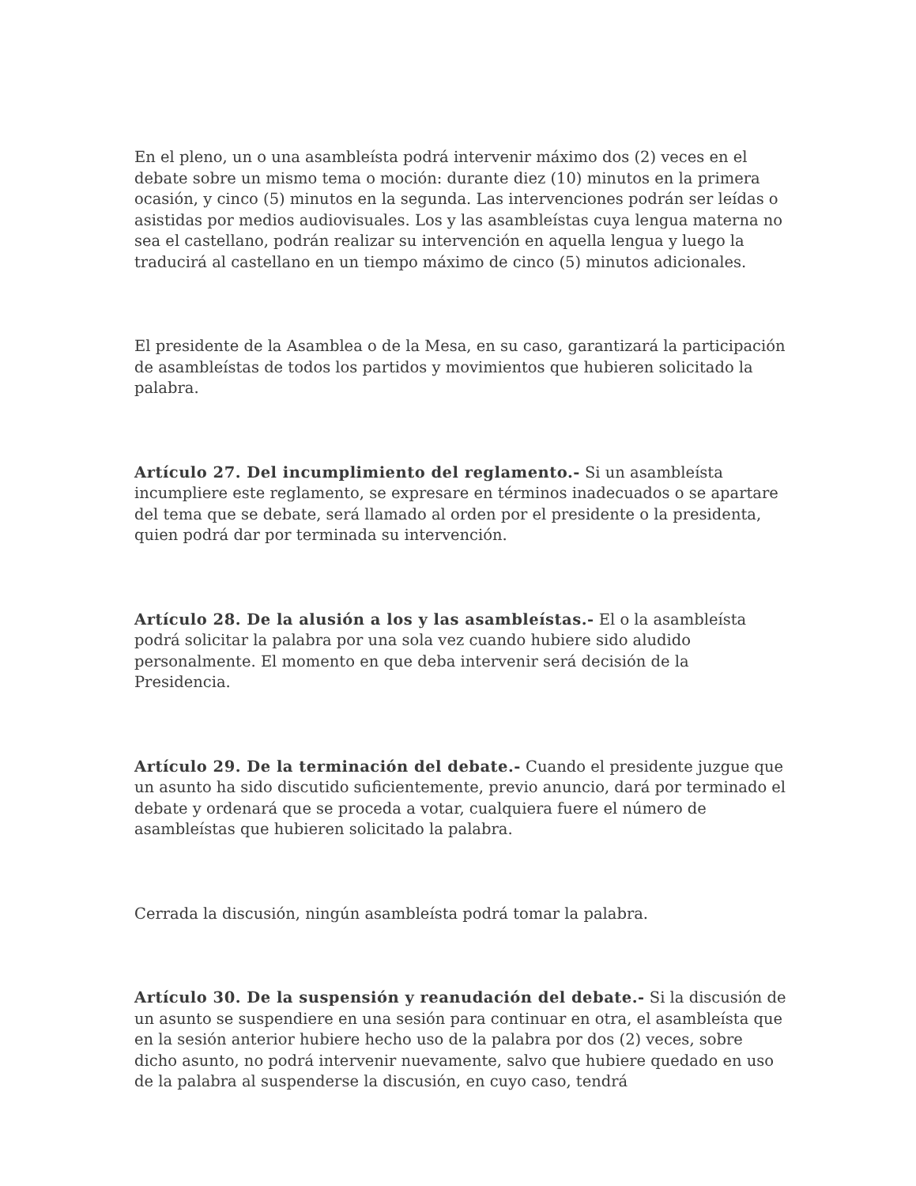En el pleno, un o una asambleísta podrá intervenir máximo dos (2) veces en el debate sobre un mismo tema o moción: durante diez (10) minutos en la primera ocasión, y cinco (5) minutos en la segunda. Las intervenciones podrán ser leídas o asistidas por medios audiovisuales. Los y las asambleístas cuya lengua materna no sea el castellano, podrán realizar su intervención en aquella lengua y luego la traducirá al castellano en un tiempo máximo de cinco (5) minutos adicionales.
El presidente de la Asamblea o de la Mesa, en su caso, garantizará la participación de asambleístas de todos los partidos y movimientos que hubieren solicitado la palabra.
Artículo 27. Del incumplimiento del reglamento.- Si un asambleísta incumpliere este reglamento, se expresare en términos inadecuados o se apartare del tema que se debate, será llamado al orden por el presidente o la presidenta, quien podrá dar por terminada su intervención.
Artículo 28. De la alusión a los y las asambleístas.- El o la asambleísta podrá solicitar la palabra por una sola vez cuando hubiere sido aludido personalmente. El momento en que deba intervenir será decisión de la Presidencia.
Artículo 29. De la terminación del debate.- Cuando el presidente juzgue que un asunto ha sido discutido suficientemente, previo anuncio, dará por terminado el debate y ordenará que se proceda a votar, cualquiera fuere el número de asambleístas que hubieren solicitado la palabra.
Cerrada la discusión, ningún asambleísta podrá tomar la palabra.
Artículo 30. De la suspensión y reanudación del debate.- Si la discusión de un asunto se suspendiere en una sesión para continuar en otra, el asambleísta que en la sesión anterior hubiere hecho uso de la palabra por dos (2) veces, sobre dicho asunto, no podrá intervenir nuevamente, salvo que hubiere quedado en uso de la palabra al suspenderse la discusión, en cuyo caso, tendrá